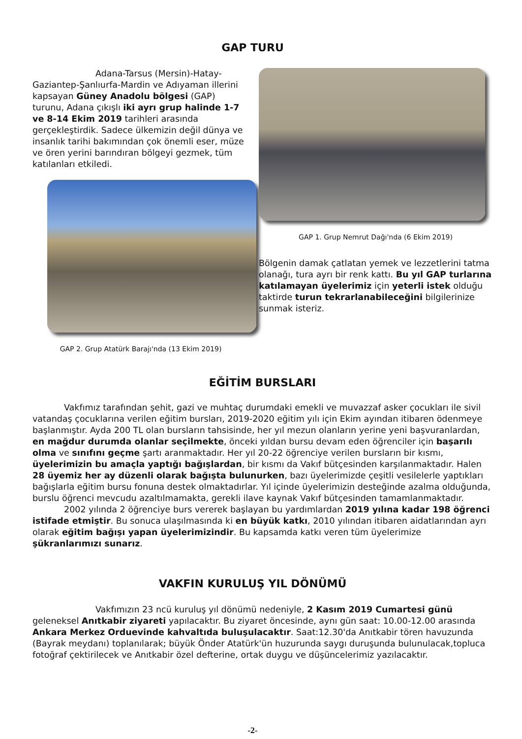GAP TURU
Adana-Tarsus (Mersin)-Hatay-Gaziantep-Şanlıurfa-Mardin ve Adıyaman illerini kapsayan Güney Anadolu bölgesi (GAP) turunu, Adana çıkışlı iki ayrı grup halinde 1-7 ve 8-14 Ekim 2019 tarihleri arasında gerçekleştirdik. Sadece ülkemizin değil dünya ve insanlık tarihi bakımından çok önemli eser, müze ve ören yerini barındıran bölgeyi gezmek, tüm katılanları etkiledi.
GAP 2. Grup Atatürk Barajı'nda (13 Ekim 2019)
GAP 1. Grup Nemrut Dağı'nda (6 Ekim 2019)
Bölgenin damak çatlatan yemek ve lezzetlerini tatma olanağı, tura ayrı bir renk kattı. Bu yıl GAP turlarına katılamayan üyelerimiz için yeterli istek olduğu taktirde turun tekrarlanabileceğini bilgilerinize sunmak isteriz.
EĞİTİM BURSLARI
Vakfımız tarafından şehit, gazi ve muhtaç durumdaki emekli ve muvazzaf asker çocukları ile sivil vatandaş çocuklarına verilen eğitim bursları, 2019-2020 eğitim yılı için Ekim ayından itibaren ödenmeye başlanmıştır. Ayda 200 TL olan bursların tahsisinde, her yıl mezun olanların yerine yeni başvuranlardan, en mağdur durumda olanlar seçilmekte, önceki yıldan bursu devam eden öğrenciler için başarılı olma ve sınıfını geçme şartı aranmaktadır. Her yıl 20-22 öğrenciye verilen bursların bir kısmı, üyelerimizin bu amaçla yaptığı bağışlardan, bir kısmı da Vakıf bütçesinden karşılanmaktadır. Halen 28 üyemiz her ay düzenli olarak bağışta bulunurken, bazı üyelerimizde çeşitli vesilelerle yaptıkları bağışlarla eğitim bursu fonuna destek olmaktadırlar. Yıl içinde üyelerimizin desteğinde azalma olduğunda, burslu öğrenci mevcudu azaltılmamakta, gerekli ilave kaynak Vakıf bütçesinden tamamlanmaktadır.
2002 yılında 2 öğrenciye burs vererek başlayan bu yardımlardan 2019 yılına kadar 198 öğrenci istifade etmiştir. Bu sonuca ulaşılmasında ki en büyük katkı, 2010 yılından itibaren aidatlarından ayrı olarak eğitim bağışı yapan üyelerimizindir. Bu kapsamda katkı veren tüm üyelerimize şükranlarımızı sunarız.
VAKFIN KURULUŞ YIL DÖNÜMÜ
Vakfımızın 23 ncü kuruluş yıl dönümü nedeniyle, 2 Kasım 2019 Cumartesi günü geleneksel Anıtkabir ziyareti yapılacaktır. Bu ziyaret öncesinde, aynı gün saat: 10.00-12.00 arasında Ankara Merkez Orduevinde kahvaltıda buluşulacaktır. Saat:12.30'da Anıtkabir tören havuzunda (Bayrak meydanı) toplanılarak; büyük Önder Atatürk'ün huzurunda saygı duruşunda bulunulacak,topluca fotoğraf çektirilecek ve Anıtkabir özel defterine, ortak duygu ve düşüncelerimiz yazılacaktır.
-2-